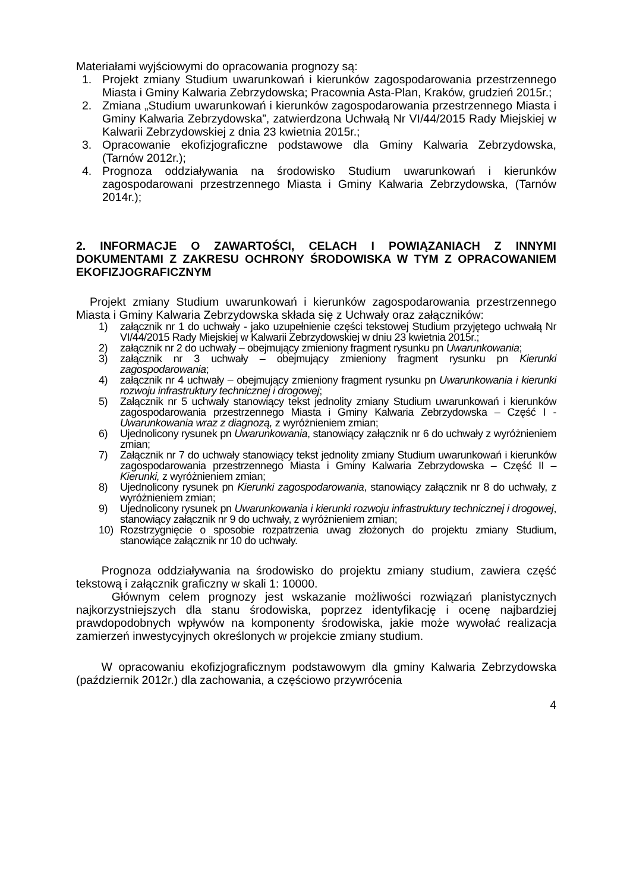Materiałami wyjściowymi do opracowania prognozy są:
1. Projekt zmiany Studium uwarunkowań i kierunków zagospodarowania przestrzennego Miasta i Gminy Kalwaria Zebrzydowska; Pracownia Asta-Plan, Kraków, grudzień 2015r.;
2. Zmiana „Studium uwarunkowań i kierunków zagospodarowania przestrzennego Miasta i Gminy Kalwaria Zebrzydowska”, zatwierdzona Uchwałą Nr VI/44/2015 Rady Miejskiej w Kalwarii Zebrzydowskiej z dnia 23 kwietnia 2015r.;
3. Opracowanie ekofizjograficzne podstawowe dla Gminy Kalwaria Zebrzydowska, (Tarnów 2012r.);
4. Prognoza oddziaływania na środowisko Studium uwarunkowań i kierunków zagospodarowani przestrzennego Miasta i Gminy Kalwaria Zebrzydowska, (Tarnów 2014r.);
2. INFORMACJE O ZAWARTOŚCI, CELACH I POWIĄZANIACH Z INNYMI DOKUMENTAMI Z ZAKRESU OCHRONY ŚRODOWISKA W TYM Z OPRACOWANIEM EKOFIZJOGRAFICZNYM
Projekt zmiany Studium uwarunkowań i kierunków zagospodarowania przestrzennego Miasta i Gminy Kalwaria Zebrzydowska składa się z Uchwały oraz załączników:
1) załącznik nr 1 do uchwały - jako uzupełnienie części tekstowej Studium przyjętego uchwałą Nr VI/44/2015 Rady Miejskiej w Kalwarii Zebrzydowskiej w dniu 23 kwietnia 2015r.;
2) załącznik nr 2 do uchwały – obejmujący zmieniony fragment rysunku pn Uwarunkowania;
3) załącznik nr 3 uchwały – obejmujący zmieniony fragment rysunku pn Kierunki zagospodarowania;
4) załącznik nr 4 uchwały – obejmujący zmieniony fragment rysunku pn Uwarunkowania i kierunki rozwoju infrastruktury technicznej i drogowej;
5) Załącznik nr 5 uchwały stanowiący tekst jednolity zmiany Studium uwarunkowań i kierunków zagospodarowania przestrzennego Miasta i Gminy Kalwaria Zebrzydowska – Część I - Uwarunkowania wraz z diagnozą, z wyróżnieniem zmian;
6) Ujednolicony rysunek pn Uwarunkowania, stanowiący załącznik nr 6 do uchwały z wyróżnieniem zmian;
7) Załącznik nr 7 do uchwały stanowiący tekst jednolity zmiany Studium uwarunkowań i kierunków zagospodarowania przestrzennego Miasta i Gminy Kalwaria Zebrzydowska – Część II – Kierunki, z wyróżnieniem zmian;
8) Ujednolicony rysunek pn Kierunki zagospodarowania, stanowiący załącznik nr 8 do uchwały, z wyróżnieniem zmian;
9) Ujednolicony rysunek pn Uwarunkowania i kierunki rozwoju infrastruktury technicznej i drogowej, stanowiący załącznik nr 9 do uchwały, z wyróżnieniem zmian;
10) Rozstrzygnięcie o sposobie rozpatrzenia uwag złożonych do projektu zmiany Studium, stanowiące załącznik nr 10 do uchwały.
Prognoza oddziaływania na środowisko do projektu zmiany studium, zawiera część tekstową i załącznik graficzny w skali 1: 10000.
Głównym celem prognozy jest wskazanie możliwości rozwiązań planistycznych najkorzystniejszych dla stanu środowiska, poprzez identyfikację i ocenę najbardziej prawdopodobnych wpływów na komponenty środowiska, jakie może wywołać realizacja zamierzeń inwestycyjnych określonych w projekcie zmiany studium.
W opracowaniu ekofizjograficznym podstawowym dla gminy Kalwaria Zebrzydowska (październik 2012r.) dla zachowania, a częściowo przywrócenia
4